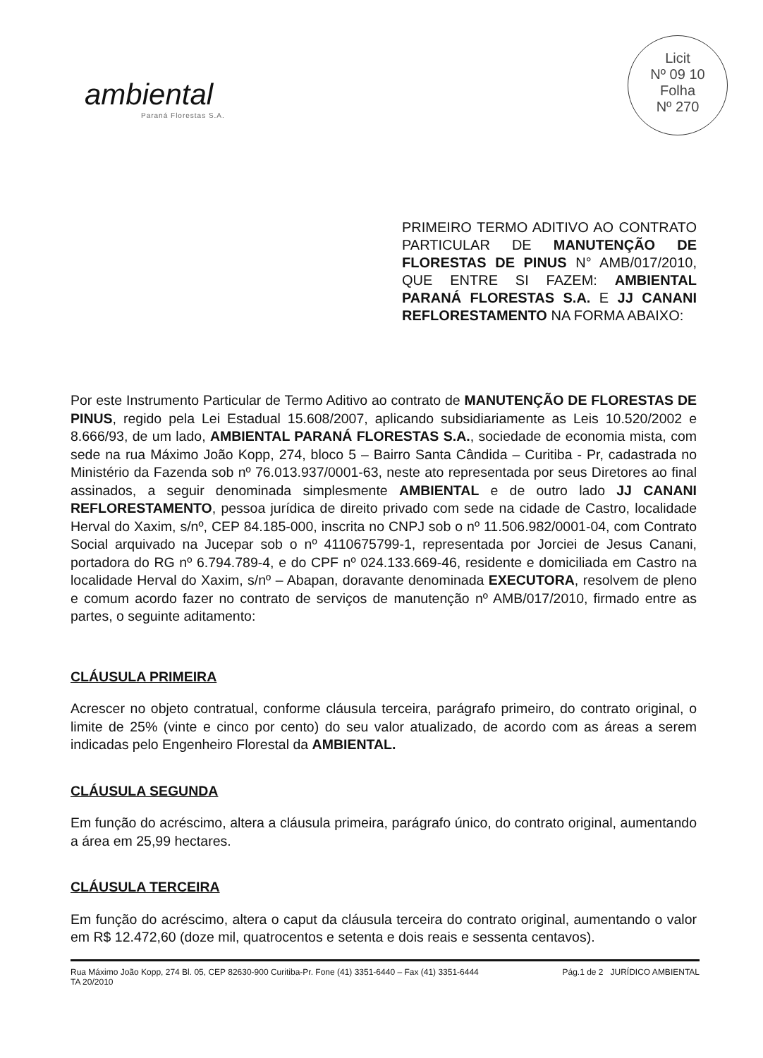ambiental
Paraná Florestas S.A.
Licit
Nº 09 10
Folha
Nº 270
PRIMEIRO TERMO ADITIVO AO CONTRATO PARTICULAR DE MANUTENÇÃO DE FLORESTAS DE PINUS N° AMB/017/2010, QUE ENTRE SI FAZEM: AMBIENTAL PARANÁ FLORESTAS S.A. E JJ CANANI REFLORESTAMENTO NA FORMA ABAIXO:
Por este Instrumento Particular de Termo Aditivo ao contrato de MANUTENÇÃO DE FLORESTAS DE PINUS, regido pela Lei Estadual 15.608/2007, aplicando subsidiariamente as Leis 10.520/2002 e 8.666/93, de um lado, AMBIENTAL PARANÁ FLORESTAS S.A., sociedade de economia mista, com sede na rua Máximo João Kopp, 274, bloco 5 – Bairro Santa Cândida – Curitiba - Pr, cadastrada no Ministério da Fazenda sob nº 76.013.937/0001-63, neste ato representada por seus Diretores ao final assinados, a seguir denominada simplesmente AMBIENTAL e de outro lado JJ CANANI REFLORESTAMENTO, pessoa jurídica de direito privado com sede na cidade de Castro, localidade Herval do Xaxim, s/nº, CEP 84.185-000, inscrita no CNPJ sob o nº 11.506.982/0001-04, com Contrato Social arquivado na Jucepar sob o nº 4110675799-1, representada por Jorciei de Jesus Canani, portadora do RG nº 6.794.789-4, e do CPF nº 024.133.669-46, residente e domiciliada em Castro na localidade Herval do Xaxim, s/nº – Abapan, doravante denominada EXECUTORA, resolvem de pleno e comum acordo fazer no contrato de serviços de manutenção nº AMB/017/2010, firmado entre as partes, o seguinte aditamento:
CLÁUSULA PRIMEIRA
Acrescer no objeto contratual, conforme cláusula terceira, parágrafo primeiro, do contrato original, o limite de 25% (vinte e cinco por cento) do seu valor atualizado, de acordo com as áreas a serem indicadas pelo Engenheiro Florestal da AMBIENTAL.
CLÁUSULA SEGUNDA
Em função do acréscimo, altera a cláusula primeira, parágrafo único, do contrato original, aumentando a área em 25,99 hectares.
CLÁUSULA TERCEIRA
Em função do acréscimo, altera o caput da cláusula terceira do contrato original, aumentando o valor em R$ 12.472,60 (doze mil, quatrocentos e setenta e dois reais e sessenta centavos).
Rua Máximo João Kopp, 274 Bl. 05, CEP 82630-900 Curitiba-Pr. Fone (41) 3351-6440 – Fax (41) 3351-6444
TA 20/2010
Pág.1 de 2 JURÍDICO AMBIENTAL